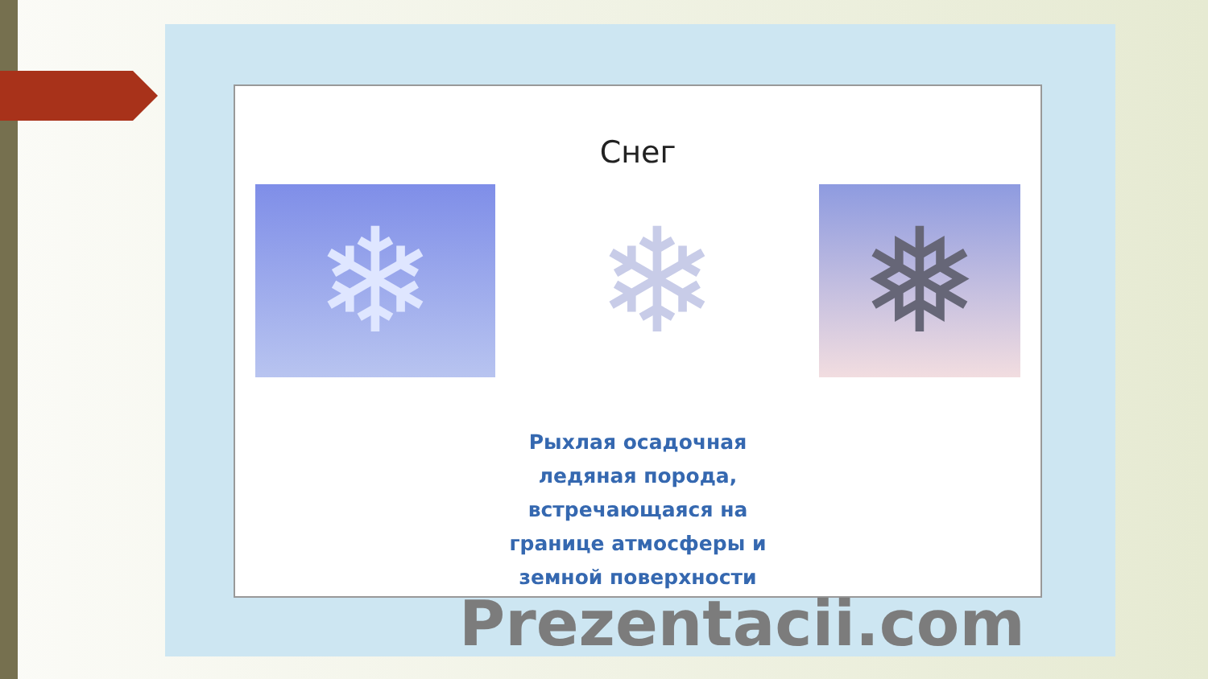Снег
❄ ❄ ❅
Рыхлая осадочная
ледяная порода,
встречающаяся на
границе атмосферы и
земной поверхности
Prezentacii.com